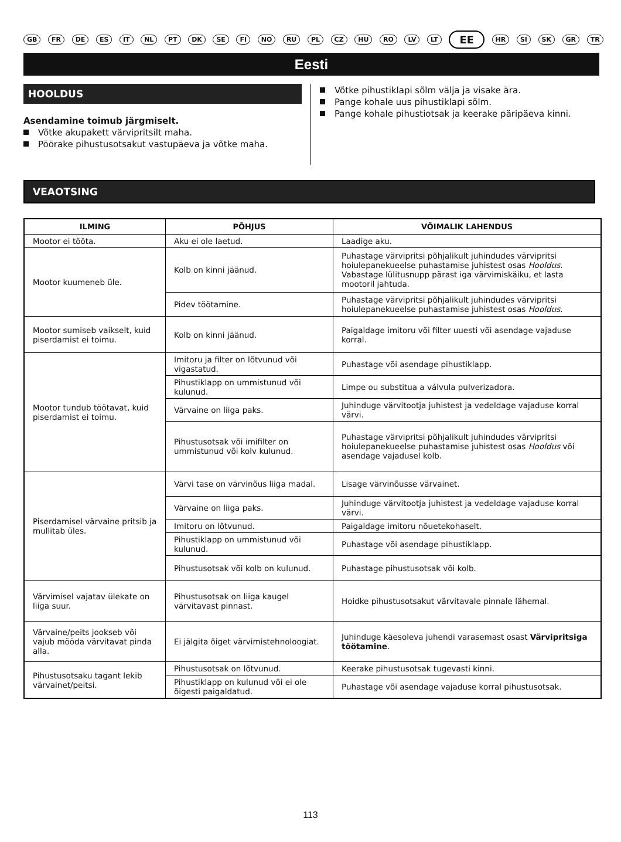GB FR DE ES IT NL PT DK SE FI NO RU PL CZ HU RO LV LT EE HR SI SK GR TR
Eesti
HOOLDUS
Asendamine toimub järgmiselt.
Võtke akupakett värvipritsilt maha.
Pöörake pihustusotsakut vastupäeva ja võtke maha.
Võtke pihustiklapi sõlm välja ja visake ära.
Pange kohale uus pihustiklapi sõlm.
Pange kohale pihustiotsak ja keerake päripäeva kinni.
VEAOTSING
| ILMING | PÕHJUS | VÕIMALIK LAHENDUS |
| --- | --- | --- |
| Mootor ei tööta. | Aku ei ole laetud. | Laadige aku. |
| Mootor kuumeneb üle. | Kolb on kinni jäänud. | Puhastage värvipritsi põhjalikult juhindudes värvipritsi hoiulepanekueelse puhastamise juhistest osas Hooldus . Vabastage lülitusnupp pärast iga värvimiskäiku, et lasta mootoril jahtuda. |
| | Pidev töötamine. | Puhastage värvipritsi põhjalikult juhindudes värvipritsi hoiulepanekueelse puhastamise juhistest osas Hooldus . |
| Mootor sumiseb vaikselt, kuid piserdamist ei toimu. | Kolb on kinni jäänud. | Paigaldage imitoru või filter uuesti või asendage vajaduse korral. |
| Mootor tundub töötavat, kuid piserdamist ei toimu. | Imitoru ja filter on lõtvunud või vigastatud. | Puhastage või asendage pihustiklapp. |
| | Pihustiklapp on ummistunud või kulunud. | Limpe ou substitua a válvula pulverizadora. |
| | Värvaine on liiga paks. | Juhinduge värvitootja juhistest ja vedeldage vajaduse korral värvi. |
| | Pihustusotsak või imifilter on ummistunud või kolv kulunud. | Puhastage värvipritsi põhjalikult juhindudes värvipritsi hoiulepanekueelse puhastamise juhistest osas Hooldus või asendage vajadusel kolb. |
| Piserdamisel värvaine pritsib ja mullitab üles. | Värvi tase on värvinõus liiga madal. | Lisage värvinõusse värvainet. |
| | Värvaine on liiga paks. | Juhinduge värvitootja juhistest ja vedeldage vajaduse korral värvi. |
| | Imitoru on lõtvunud. | Paigaldage imitoru nõuetekohaselt. |
| | Pihustiklapp on ummistunud või kulunud. | Puhastage või asendage pihustiklapp. |
| | Pihustusotsak või kolb on kulunud. | Puhastage pihustusotsak või kolb. |
| Värvimisel vajatav ülekate on liiga suur. | Pihustusotsak on liiga kaugel värvitavast pinnast. | Hoidke pihustusotsakut värvitavale pinnale lähemal. |
| Värvaine/peits jookseb või vajub mööda värvitavat pinda alla. | Ei jälgita õiget värvimistehnoloogiat. | Juhinduge käesoleva juhendi varasemast osast Värvipritsiga töötamine . |
| Pihustusotsaku tagant lekib värvainet/peitsi. | Pihustusotsak on lõtvunud. | Keerake pihustusotsak tugevasti kinni. |
| | Pihustiklapp on kulunud või ei ole õigesti paigaldatud. | Puhastage või asendage vajaduse korral pihustusotsak. |
113